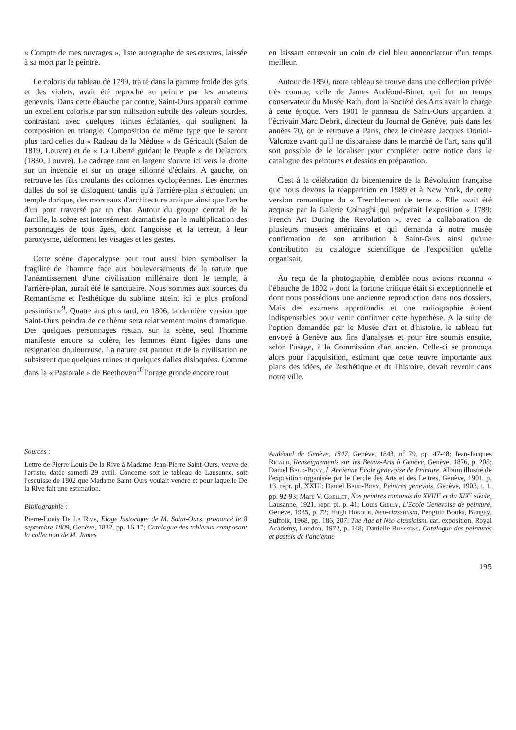« Compte de mes ouvrages », liste autographe de ses œuvres, laissée à sa mort par le peintre.
Le coloris du tableau de 1799, traité dans la gamme froide des gris et des violets, avait été reproché au peintre par les amateurs genevois. Dans cette ébauche par contre, Saint-Ours apparaît comme un excellent coloriste par son utilisation subtile des valeurs sourdes, contrastant avec quelques teintes éclatantes, qui soulignent la composition en triangle. Composition de même type que le seront plus tard celles du « Radeau de la Méduse » de Géricault (Salon de 1819, Louvre) et de « La Liberté guidant le Peuple » de Delacroix (1830, Louvre). Le cadrage tout en largeur s'ouvre ici vers la droite sur un incendie et sur un orage sillonné d'éclairs. A gauche, on retrouve les fûts croulants des colonnes cyclopéennes. Les énormes dalles du sol se disloquent tandis qu'à l'arrière-plan s'écroulent un temple dorique, des morceaux d'architecture antique ainsi que l'arche d'un pont traversé par un char. Autour du groupe central de la famille, la scène est intensément dramatisée par la multiplication des personnages de tous âges, dont l'angoisse et la terreur, à leur paroxysme, déforment les visages et les gestes.
Cette scène d'apocalypse peut tout aussi bien symboliser la fragilité de l'homme face aux bouleversements de la nature que l'anéantissement d'une civilisation millénaire dont le temple, à l'arrière-plan, aurait été le sanctuaire. Nous sommes aux sources du Romantisme et l'esthétique du sublime atteint ici le plus profond pessimisme<sup>9</sup>. Quatre ans plus tard, en 1806, la dernière version que Saint-Ours peindra de ce thème sera relativement moins dramatique. Des quelques personnages restant sur la scène, seul l'homme manifeste encore sa colère, les femmes étant figées dans une résignation douloureuse. La nature est partout et de la civilisation ne subsistent que quelques ruines et quelques dalles disloquées. Comme dans la « Pastorale » de Beethoven<sup>10</sup> l'orage gronde encore tout
en laissant entrevoir un coin de ciel bleu annonciateur d'un temps meilleur.
Autour de 1850, notre tableau se trouve dans une collection privée très connue, celle de James Audéoud-Binet, qui fut un temps conservateur du Musée Rath, dont la Société des Arts avait la charge à cette époque. Vers 1901 le panneau de Saint-Ours appartient à l'écrivain Marc Debrit, directeur du Journal de Genève, puis dans les années 70, on le retrouve à Paris, chez le cinéaste Jacques Doniol-Valcroze avant qu'il ne disparaisse dans le marché de l'art, sans qu'il soit possible de le localiser pour compléter notre notice dans le catalogue des peintures et dessins en préparation.
C'est à la célébration du bicentenaire de la Révolution française que nous devons la réapparition en 1989 et à New York, de cette version romantique du « Tremblement de terre ». Elle avait été acquise par la Galerie Colnaghi qui préparait l'exposition « 1789: French Art During the Revolution », avec la collaboration de plusieurs musées américains et qui demanda à notre musée confirmation de son attribution à Saint-Ours ainsi qu'une contribution au catalogue scientifique de l'exposition qu'elle organisait.
Au reçu de la photographie, d'emblée nous avions reconnu « l'ébauche de 1802 » dont la fortune critique était si exceptionnelle et dont nous possédions une ancienne reproduction dans nos dossiers. Mais des examens approfondis et une radiographie étaient indispensables pour venir confirmer cette hypothèse. A la suite de l'option demandée par le Musée d'art et d'histoire, le tableau fut envoyé à Genève aux fins d'analyses et pour être soumis ensuite, selon l'usage, à la Commission d'art ancien. Celle-ci se prononça alors pour l'acquisition, estimant que cette œuvre importante aux plans des idées, de l'esthétique et de l'histoire, devait revenir dans notre ville.
Sources :
Lettre de Pierre-Louis De la Rive à Madame Jean-Pierre Saint-Ours, veuve de l'artiste, datée samedi 29 avril. Concerne soit le tableau de Lausanne, soit l'esquisse de 1802 que Madame Saint-Ours voulait vendre et pour laquelle De la Rive fait une estimation.
Bibliographie :
Pierre-Louis De La Rive, Eloge historique de M. Saint-Ours, prononcé le 8 septembre 1809, Genève, 1832, pp. 16-17; Catalogue des tableaux composant la collection de M. James
Audéoud de Genève, 1847, Genève, 1848, n<sup>o</sup> 79, pp. 47-48; Jean-Jacques Rigaud, Renseignements sur les Beaux-Arts à Genève, Genève, 1876, p. 205; Daniel Baud-Bovy, L'Ancienne Ecole genevoise de Peinture. Album illustré de l'exposition organisée par le Cercle des Arts et des Lettres, Genève, 1901, p. 13, repr. pl. XXIII; Daniel Baud-Bovy, Peintres genevois, Genève, 1903, t. 1, pp. 92-93; Marc V. Grellet, Nos peintres romands du XVIII<sup>e</sup> et du XIX<sup>e</sup> siècle, Lausanne, 1921, repr. pl. p. 41; Louis Gielly, L'Ecole Genevoise de peinture, Genève, 1935, p. 72; Hugh Honour, Neo-classicism, Penguin Books, Bungay, Suffolk, 1968, pp. 186, 207; The Age of Neo-classicism, cat. exposition, Royal Academy, London, 1972, p. 148; Danielle Buyssens, Catalogue des peintures et pastels de l'ancienne
195